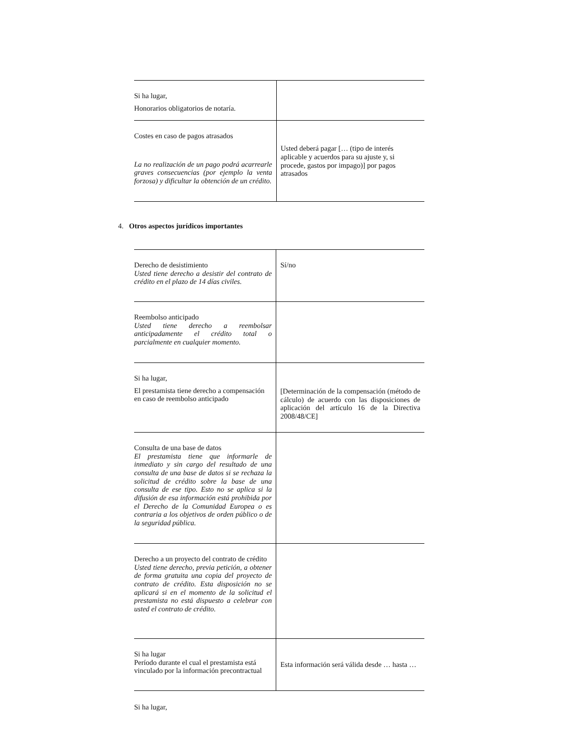| Si ha lugar, Honorarios obligatorios de notaría. | |
| Costes en caso de pagos atrasados La no realización de un pago podrá acarrearle graves consecuencias (por ejemplo la venta forzosa) y dificultar la obtención de un crédito. | Usted deberá pagar [… (tipo de interés aplicable y acuerdos para su ajuste y, si procede, gastos por impago)] por pagos atrasados |
4. Otros aspectos jurídicos importantes
| Derecho de desistimiento Usted tiene derecho a desistir del contrato de crédito en el plazo de 14 días civiles. | Sí/no |
| Reembolso anticipado Usted tiene derecho a reembolsar anticipadamente el crédito total o parcialmente en cualquier momento. | |
| Si ha lugar, El prestamista tiene derecho a compensación en caso de reembolso anticipado | [Determinación de la compensación (método de cálculo) de acuerdo con las disposiciones de aplicación del artículo 16 de la Directiva 2008/48/CE] |
| Consulta de una base de datos El prestamista tiene que informarle de inmediato y sin cargo del resultado de una consulta de una base de datos si se rechaza la solicitud de crédito sobre la base de una consulta de ese tipo. Esto no se aplica si la difusión de esa información está prohibida por el Derecho de la Comunidad Europea o es contraria a los objetivos de orden público o de la seguridad pública. | |
| Derecho a un proyecto del contrato de crédito Usted tiene derecho, previa petición, a obtener de forma gratuita una copia del proyecto de contrato de crédito. Esta disposición no se aplicará si en el momento de la solicitud el prestamista no está dispuesto a celebrar con usted el contrato de crédito. | |
| Si ha lugar Período durante el cual el prestamista está vinculado por la información precontractual | Esta información será válida desde … hasta … |
Si ha lugar,